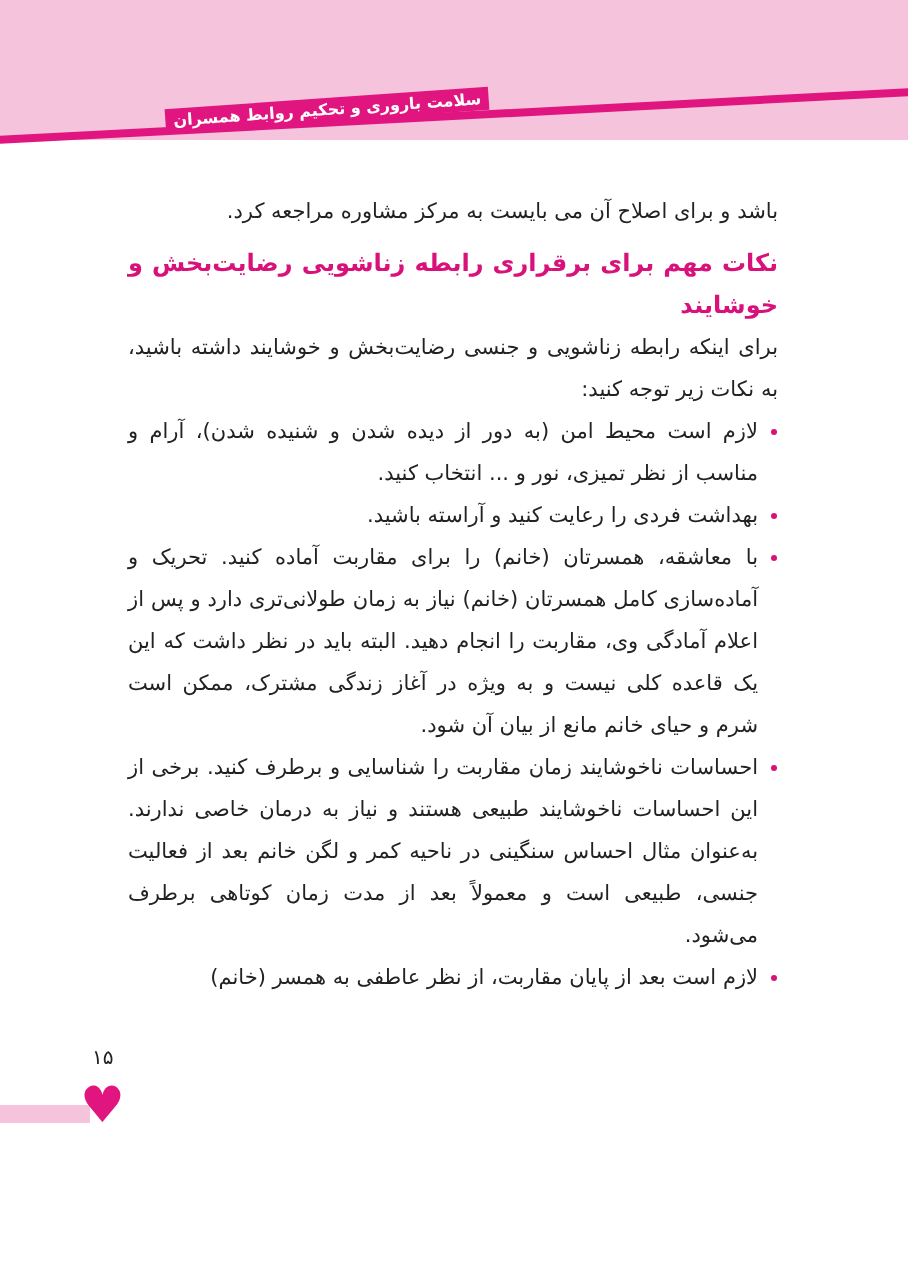سلامت باروری و تحکیم روابط همسران
باشد و برای اصلاح آن می بایست به مرکز مشاوره مراجعه کرد.
نکات مهم برای برقراری رابطه زناشویی رضایت‌بخش و خوشایند
برای اینکه رابطه زناشویی و جنسی رضایت‌بخش و خوشایند داشته باشید، به نکات زیر توجه کنید:
لازم است محیط امن (به دور از دیده شدن و شنیده شدن)، آرام و مناسب از نظر تمیزی، نور و ... انتخاب کنید.
بهداشت فردی را رعایت کنید و آراسته باشید.
با معاشقه، همسرتان (خانم) را برای مقاربت آماده کنید. تحریک و آماده‌سازی کامل همسرتان (خانم) نیاز به زمان طولانی‌تری دارد و پس از اعلام آمادگی وی، مقاربت را انجام دهید. البته باید در نظر داشت که این یک قاعده کلی نیست و به ویژه در آغاز زندگی مشترک، ممکن است شرم و حیای خانم مانع از بیان آن شود.
احساسات ناخوشایند زمان مقاربت را شناسایی و برطرف کنید. برخی از این احساسات ناخوشایند طبیعی هستند و نیاز به درمان خاصی ندارند. به‌عنوان مثال احساس سنگینی در ناحیه کمر و لگن خانم بعد از فعالیت جنسی، طبیعی است و معمولاً بعد از مدت زمان کوتاهی برطرف می‌شود.
لازم است بعد از پایان مقاربت، از نظر عاطفی به همسر (خانم)
۱۵
♥